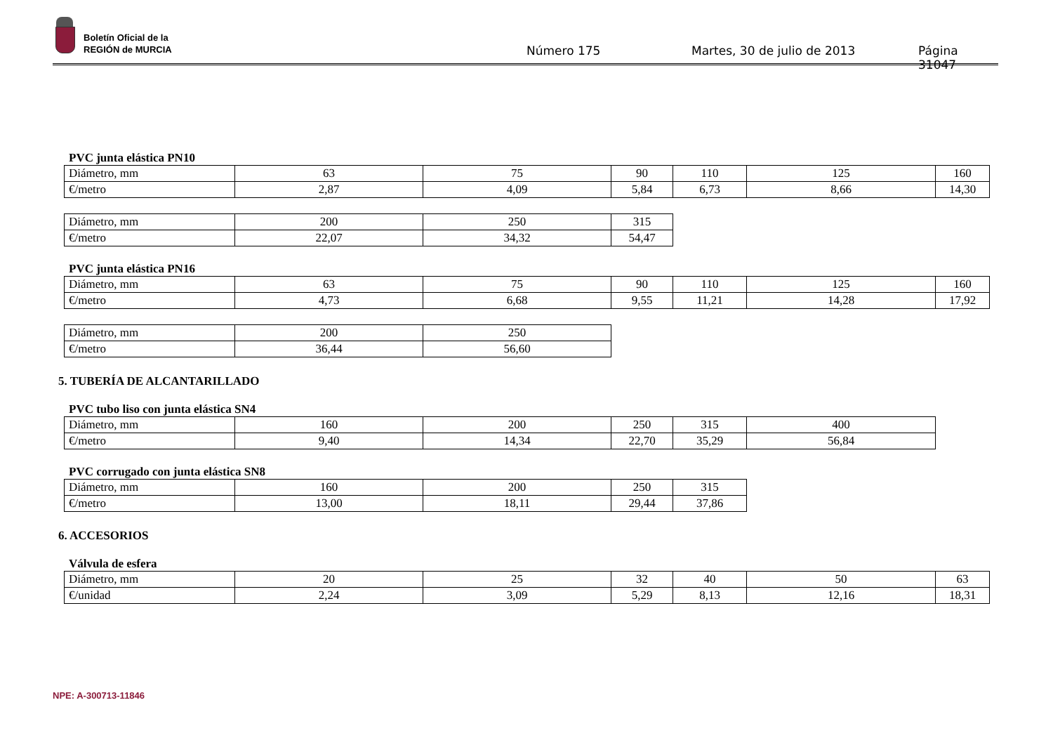Boletín Oficial de la
REGIÓN de MURCIA
Número 175 Martes, 30 de julio de 2013 Página 31047
PVC junta elástica PN10
| Diámetro, mm | 63 | 75 | 90 | 110 | 125 | 160 |
| €/metro | 2,87 | 4,09 | 5,84 | 6,73 | 8,66 | 14,30 |
| Diámetro, mm | 200 | 250 | 315 |
| €/metro | 22,07 | 34,32 | 54,47 |
PVC junta elástica PN16
| Diámetro, mm | 63 | 75 | 90 | 110 | 125 | 160 |
| €/metro | 4,73 | 6,68 | 9,55 | 11,21 | 14,28 | 17,92 |
| Diámetro, mm | 200 | 250 |
| €/metro | 36,44 | 56,60 |
5. TUBERÍA DE ALCANTARILLADO
PVC tubo liso con junta elástica SN4
| Diámetro, mm | 160 | 200 | 250 | 315 | 400 |
| €/metro | 9,40 | 14,34 | 22,70 | 35,29 | 56,84 |
PVC corrugado con junta elástica SN8
| Diámetro, mm | 160 | 200 | 250 | 315 |
| €/metro | 13,00 | 18,11 | 29,44 | 37,86 |
6. ACCESORIOS
Válvula de esfera
| Diámetro, mm | 20 | 25 | 32 | 40 | 50 | 63 |
| €/unidad | 2,24 | 3,09 | 5,29 | 8,13 | 12,16 | 18,31 |
NPE: A-300713-11846